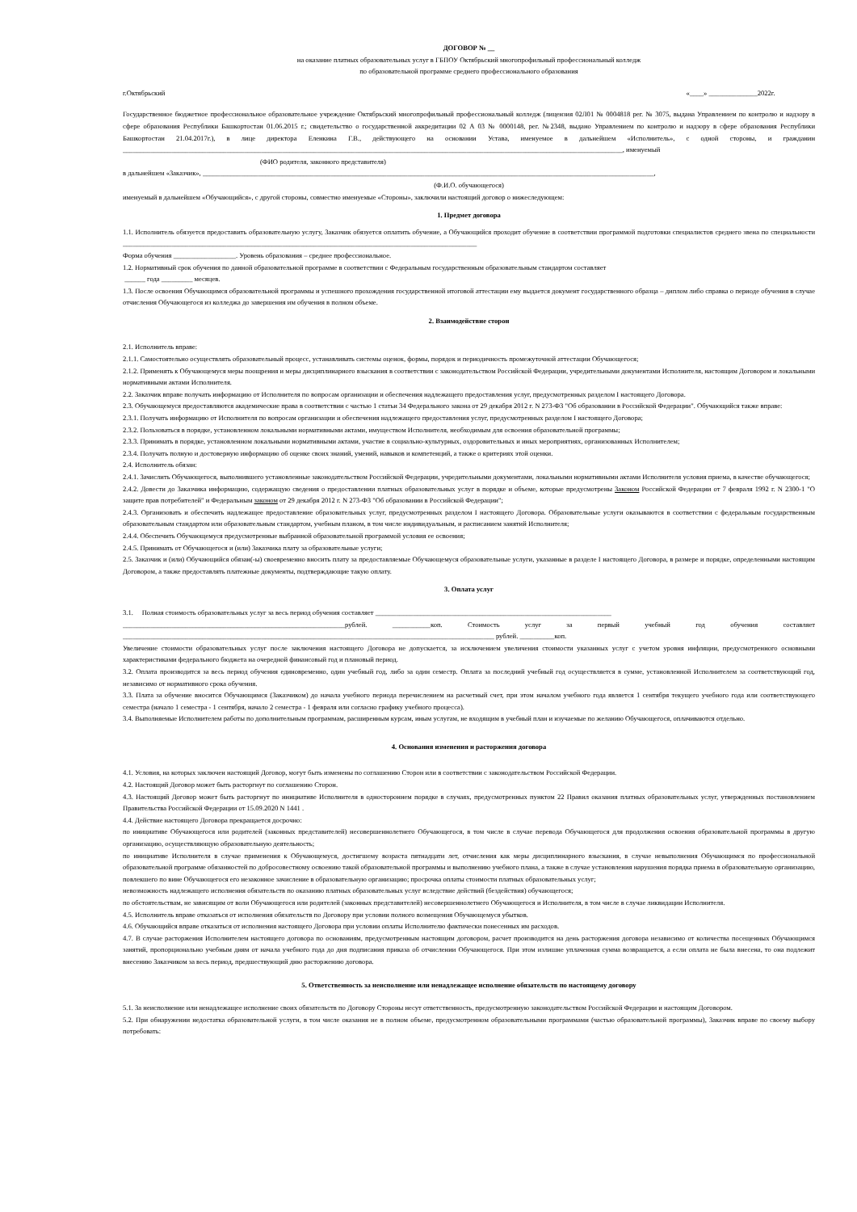ДОГОВОР № __
на оказание платных образовательных услуг в ГБПОУ Октябрьский многопрофильный профессиональный колледж
по образовательной программе среднего профессионального образования
г.Октябрьский «____» ______________2022г.
Государственное бюджетное профессиональное образовательное учреждение Октябрьский многопрофильный профессиональный колледж (лицензия 02Л01 № 0004818 рег. № 3075, выдана Управлением по контролю и надзору в сфере образования Республики Башкортостан 01.06.2015 г.; свидетельство о государственной аккредитации 02 А 03 № 0000148, рег. №2348, выдано Управлением по контролю и надзору в сфере образования Республики Башкортостан 21.04.2017г.), в лице директора Еленкина Г.В., действующего на основании Устава, именуемое в дальнейшем «Исполнитель», с одной стороны, и гражданин ________________________________________________________________________________________________________________________________________________, именуемый
(ФИО родителя, законного представителя)
в дальнейшем «Заказчик», __________________________________________________________________________________________________________________________________,
(Ф.И.О. обучающегося)
именуемый в дальнейшем «Обучающийся», с другой стороны, совместно именуемые «Стороны», заключили настоящий договор о нижеследующем:
1. Предмет договора
1.1. Исполнитель обязуется предоставить образовательную услугу, Заказчик обязуется оплатить обучение, а Обучающийся проходит обучение в соответствии программой подготовки специалистов среднего звена по специальности ______________________________________________________________________________________________________
Форма обучения __________________. Уровень образования – среднее профессиональное.
1.2. Нормативный срок обучения по данной образовательной программе в соответствии с Федеральным государственным образовательным стандартом составляет
______ года _________ месяцев.
1.3. После освоения Обучающимся образовательной программы и успешного прохождения государственной итоговой аттестации ему выдается документ государственного образца – диплом либо справка о периоде обучения в случае отчисления Обучающегося из колледжа до завершения им обучения в полном объеме.
2. Взаимодействие сторон
2.1. Исполнитель вправе:
2.1.1. Самостоятельно осуществлять образовательный процесс, устанавливать системы оценок, формы, порядок и периодичность промежуточной аттестации Обучающегося;
2.1.2. Применять к Обучающемуся меры поощрения и меры дисциплинарного взыскания в соответствии с законодательством Российской Федерации, учредительными документами Исполнителя, настоящим Договором и локальными нормативными актами Исполнителя.
2.2. Заказчик вправе получать информацию от Исполнителя по вопросам организации и обеспечения надлежащего предоставления услуг, предусмотренных разделом I настоящего Договора.
2.3. Обучающемуся предоставляются академические права в соответствии с частью 1 статьи 34 Федерального закона от 29 декабря 2012 г. N 273-ФЗ "Об образовании в Российской Федерации". Обучающийся также вправе:
2.3.1. Получать информацию от Исполнителя по вопросам организации и обеспечения надлежащего предоставления услуг, предусмотренных разделом I настоящего Договора;
2.3.2. Пользоваться в порядке, установленном локальными нормативными актами, имуществом Исполнителя, необходимым для освоения образовательной программы;
2.3.3. Принимать в порядке, установленном локальными нормативными актами, участие в социально-культурных, оздоровительных и иных мероприятиях, организованных Исполнителем;
2.3.4. Получать полную и достоверную информацию об оценке своих знаний, умений, навыков и компетенций, а также о критериях этой оценки.
2.4. Исполнитель обязан:
2.4.1. Зачислить Обучающегося, выполнившего установленные законодательством Российской Федерации, учредительными документами, локальными нормативными актами Исполнителя условия приема, в качестве обучающегося;
2.4.2. Довести до Заказчика информацию, содержащую сведения о предоставлении платных образовательных услуг в порядке и объеме, которые предусмотрены Законом Российской Федерации от 7 февраля 1992 г. N 2300-1 "О защите прав потребителей" и Федеральным законом от 29 декабря 2012 г. N 273-ФЗ "Об образовании в Российской Федерации";
2.4.3. Организовать и обеспечить надлежащее предоставление образовательных услуг, предусмотренных разделом I настоящего Договора. Образовательные услуги оказываются в соответствии с федеральным государственным образовательным стандартом или образовательным стандартом, учебным планом, в том числе индивидуальным, и расписанием занятий Исполнителя;
2.4.4. Обеспечить Обучающемуся предусмотренные выбранной образовательной программой условия ее освоения;
2.4.5. Принимать от Обучающегося и (или) Заказчика плату за образовательные услуги;
2.5. Заказчик и (или) Обучающийся обязан(-ы) своевременно вносить плату за предоставляемые Обучающемуся образовательные услуги, указанные в разделе I настоящего Договора, в размере и порядке, определенными настоящим Договором, а также предоставлять платежные документы, подтверждающие такую оплату.
3. Оплата услуг
3.1. Полная стоимость образовательных услуг за весь период обучения составляет ____________________________________________________________________
________________________________________________________________рублей. ___________коп. Стоимость услуг за первый учебный год обучения составляет ___________________________________________________________________________________________________________ рублей. __________коп.
Увеличение стоимости образовательных услуг после заключения настоящего Договора не допускается, за исключением увеличения стоимости указанных услуг с учетом уровня инфляции, предусмотренного основными характеристиками федерального бюджета на очередной финансовый год и плановый период.
3.2. Оплата производится за весь период обучения единовременно, один учебный год, либо за один семестр. Оплата за последний учебный год осуществляется в сумме, установленной Исполнителем за соответствующий год, независимо от нормативного срока обучения.
3.3. Плата за обучение вносится Обучающимся (Заказчиком) до начала учебного периода перечислением на расчетный счет, при этом началом учебного года является 1 сентября текущего учебного года или соответствующего семестра (начало 1 семестра - 1 сентября, начало 2 семестра - 1 февраля или согласно графику учебного процесса).
3.4. Выполняемые Исполнителем работы по дополнительным программам, расширенным курсам, иным услугам, не входящим в учебный план и изучаемые по желанию Обучающегося, оплачиваются отдельно.
4. Основания изменения и расторжения договора
4.1. Условия, на которых заключен настоящий Договор, могут быть изменены по соглашению Сторон или в соответствии с законодательством Российской Федерации.
4.2. Настоящий Договор может быть расторгнут по соглашению Сторон.
4.3. Настоящий Договор может быть расторгнут по инициативе Исполнителя в одностороннем порядке в случаях, предусмотренных пунктом 22 Правил оказания платных образовательных услуг, утвержденных постановлением Правительства Российской Федерации от 15.09.2020 N 1441 .
4.4. Действие настоящего Договора прекращается досрочно:
по инициативе Обучающегося или родителей (законных представителей) несовершеннолетнего Обучающегося, в том числе в случае перевода Обучающегося для продолжения освоения образовательной программы в другую организацию, осуществляющую образовательную деятельность;
по инициативе Исполнителя в случае применения к Обучающемуся, достигшему возраста пятнадцати лет, отчисления как меры дисциплинарного взыскания, в случае невыполнения Обучающимся по профессиональной образовательной программе обязанностей по добросовестному освоению такой образовательной программы и выполнению учебного плана, а также в случае установления нарушения порядка приема в образовательную организацию, повлекшего по вине Обучающегося его незаконное зачисление в образовательную организацию; просрочка оплаты стоимости платных образовательных услуг;
невозможность надлежащего исполнения обязательств по оказанию платных образовательных услуг вследствие действий (бездействия) обучающегося;
по обстоятельствам, не зависящим от воли Обучающегося или родителей (законных представителей) несовершеннолетнего Обучающегося и Исполнителя, в том числе в случае ликвидации Исполнителя.
4.5. Исполнитель вправе отказаться от исполнения обязательств по Договору при условии полного возмещения Обучающемуся убытков.
4.6. Обучающийся вправе отказаться от исполнения настоящего Договора при условии оплаты Исполнителю фактически понесенных им расходов.
4.7. В случае расторжения Исполнителем настоящего договора по основаниям, предусмотренным настоящим договором, расчет производится на день расторжения договора независимо от количества посещенных Обучающимся занятий, пропорционально учебным дням от начала учебного года до дня подписания приказа об отчислении Обучающегося. При этом излишне уплаченная сумма возвращается, а если оплата не была внесена, то она подлежит внесению Заказчиком за весь период, предшествующий дню расторжению договора.
5. Ответственность за неисполнение или ненадлежащее исполнение обязательств по настоящему договору
5.1. За неисполнение или ненадлежащее исполнение своих обязательств по Договору Стороны несут ответственность, предусмотренную законодательством Российской Федерации и настоящим Договором.
5.2. При обнаружении недостатка образовательной услуги, в том числе оказания не в полном объеме, предусмотренном образовательными программами (частью образовательной программы), Заказчик вправе по своему выбору потребовать: